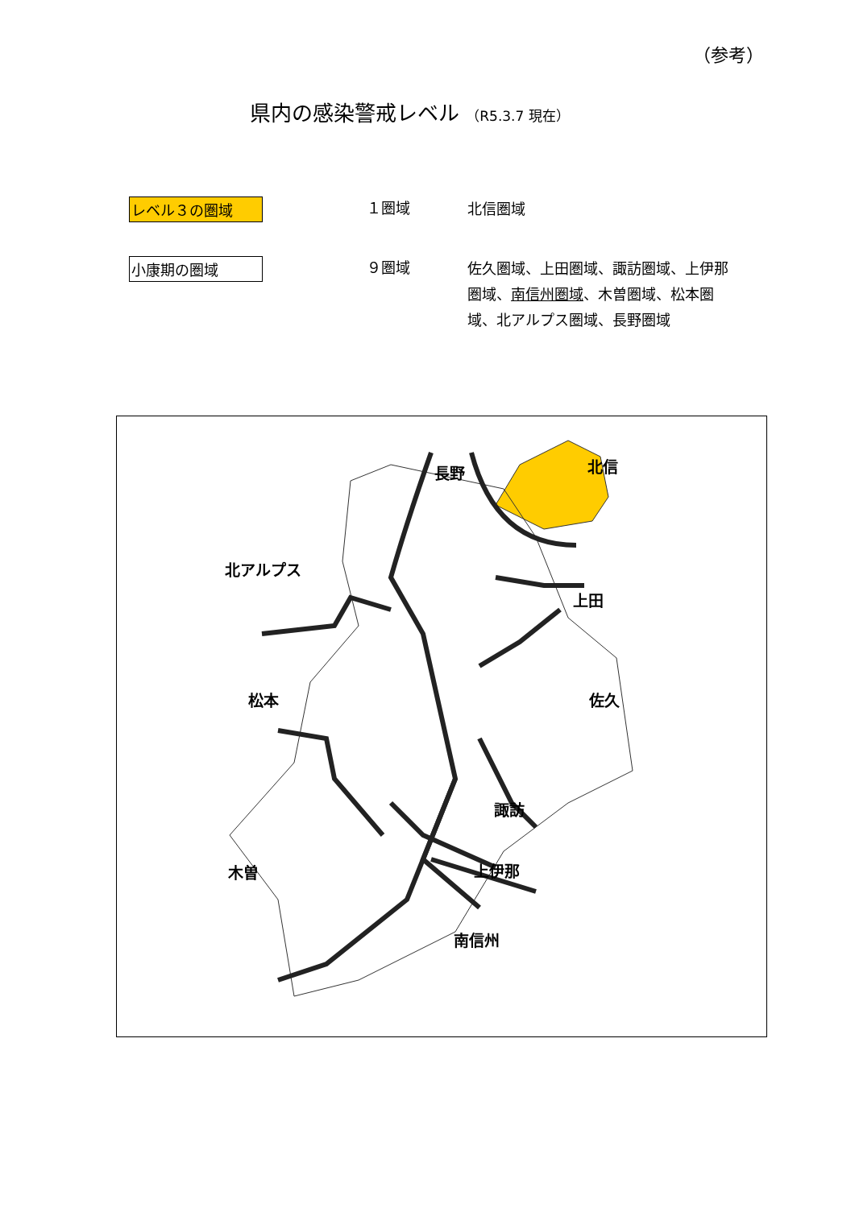（参考）
県内の感染警戒レベル （R5.3.7 現在）
レベル３の圏域
１圏域 北信圏域
小康期の圏域
９圏域
佐久圏域、上田圏域、諏訪圏域、上伊那圏域、南信州圏域、木曽圏域、松本圏域、北アルプス圏域、長野圏域
長野 北信
北アルプス
上田
松本 佐久
諏訪
木曽 上伊那
南信州